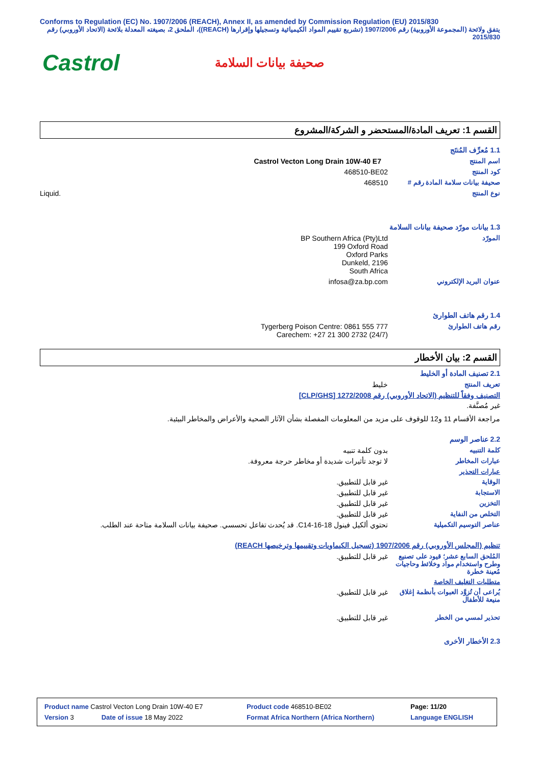Conforms to Regulation (EC) No. 1907/2006 (REACH), Annex II, as amended by Commission Regulation (EU) 2015/830
يتفق ولائحة (المجموعة الأوروبية) رقم 1907/2006 (تشريع تقييم المواد الكيميائية وتسجيلها وإقرارها (REACH))، الملحق 2، بصيغته المعدلة بلائحة (الاتحاد الأوروبي) رقم 2015/830
Castrol
صحيفة بيانات السلامة
القسم 1: تعريف المادة/المستحضر و الشركة/المشروع
1.1 مُعرِّف المُنتَج
اسم المنتج Castrol Vecton Long Drain 10W-40 E7
كود المنتج 468510-BE02
صحيفة بيانات سلامة المادة رقم #
468510
نوع المنتج Liquid.
1.3 بيانات مورّد صحيفة بيانات السلامة
المورّد BP Southern Africa (Pty)Ltd
199 Oxford Road
Oxford Parks
Dunkeld, 2196
South Africa
عنوان البريد الإلكتروني infosa@za.bp.com
1.4 رقم هاتف الطوارئ
رقم هاتف الطوارئ Tygerberg Poison Centre: 0861 555 777
Carechem: +27 21 300 2732 (24/7)
القسم 2: بيان الأخطار
2.1 تصنيف المادة أو الخليط
تعريف المنتج خليط
التصنيف وفقاً للتنظيم (الاتحاد الأوروبي) رقم 1272/2008 [CLP/GHS]
غير مُصنَّفة.
مراجعة الأقسام 11 و12 للوقوف على مزيد من المعلومات المفصلة بشأن الآثار الصحية والأعراض والمخاطر البيئية.
2.2 عناصر الوسم
كلمة التنبيه بدون كلمة تنبيه
عبارات المخاطر لا توجد تأثيرات شديدة أو مخاطر حرجة معروفة.
عبارات التحذير
الوقاية غير قابل للتطبيق.
الاستجابة غير قابل للتطبيق.
التخزين غير قابل للتطبيق.
التخلص من النفاية غير قابل للتطبيق.
عناصر التوسيم التكميلية تحتوي ألكيل فينول C14-16-18. قد يُحدث تفاعل تحسسي. صحيفة بيانات السلامة متاحة عند الطلب.
تنظيم (المجلس الأوروبي) رقم 1907/2006 (تسجيل الكيماويات وتقييمها وترخيصها REACH)
المُلحق السابع عشر؛ قيود على تصنيع وطرح واستخدام مواد وخلائط وحاجيات مُعينة خطرة
غير قابل للتطبيق.
متطلبات التغليف الخاصة
يُراعى أن تُزوَّد العبوات بأنظمة إغلاق منيعة للأطفال
غير قابل للتطبيق.
تحذير لمسي من الخطر غير قابل للتطبيق.
2.3 الأخطار الأخرى
| Product name Castrol Vecton Long Drain 10W-40 E7 | | Product code 468510-BE02 | | Page: 11/20 |
| Version 3 | Date of issue 18 May 2022 | Format Africa Northern (Africa Northern) | Language ENGLISH | |